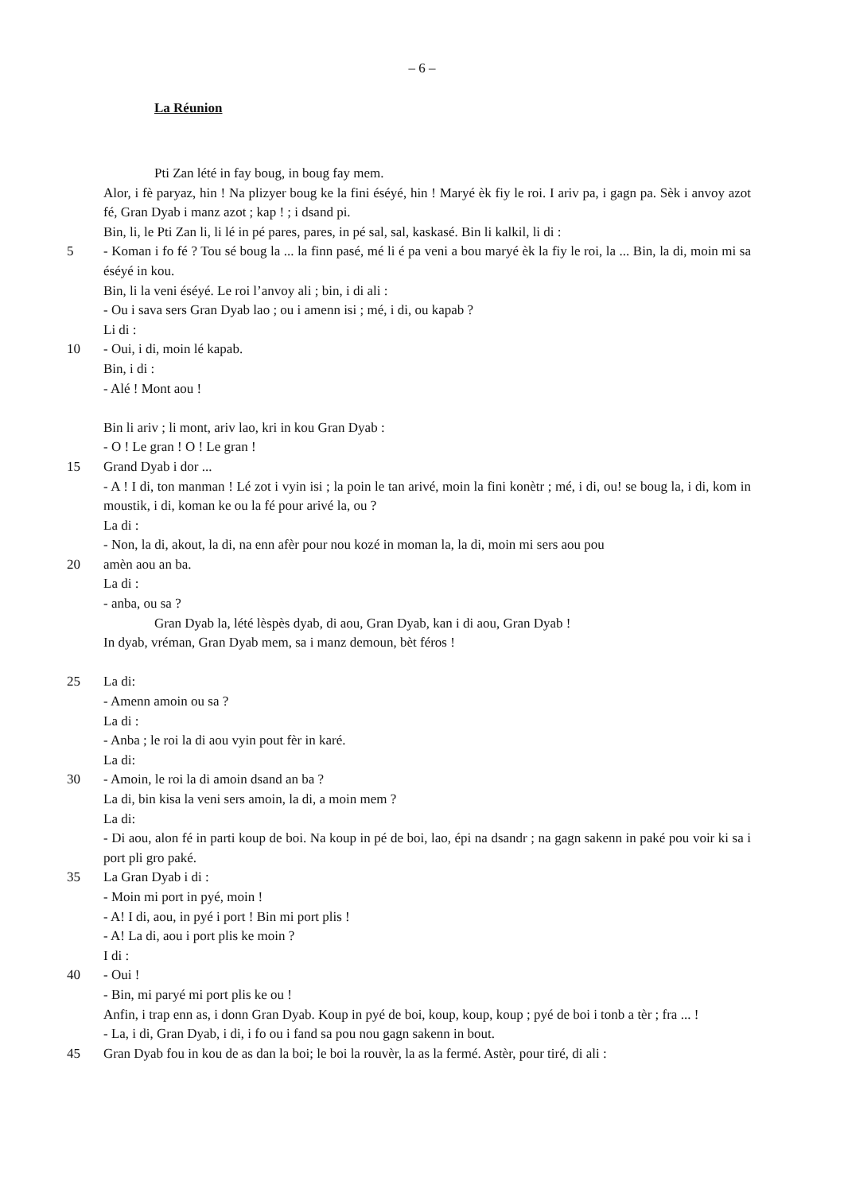– 6 –
La Réunion
Pti Zan lété in fay boug, in boug fay mem.
Alor, i fè paryaz, hin ! Na plizyer boug ke la fini éséyé, hin ! Maryé èk fiy le roi. I ariv pa, i gagn pa. Sèk i anvoy azot fé, Gran Dyab i manz azot ; kap ! ; i dsand pi.
Bin, li, le Pti Zan li, li lé in pé pares, pares, in pé sal, sal, kaskasé. Bin li kalkil, li di :
5 - Koman i fo fé ? Tou sé boug la ... la finn pasé, mé li é pa veni a bou maryé èk la fiy le roi, la ... Bin, la di, moin mi sa éséyé in kou.
Bin, li la veni éséyé. Le roi l’anvoy ali ; bin, i di ali :
- Ou i sava sers Gran Dyab lao ; ou i amenn isi ; mé, i di, ou kapab ?
Li di :
10 - Oui, i di, moin lé kapab.
Bin, i di :
- Alé ! Mont aou !
Bin li ariv ; li mont, ariv lao, kri in kou Gran Dyab :
- O ! Le gran ! O ! Le gran !
15 Grand Dyab i dor ...
- A ! I di, ton manman ! Lé zot i vyin isi ; la poin le tan arivé, moin la fini konètr ; mé, i di, ou! se boug la, i di, kom in moustik, i di, koman ke ou la fé pour arivé la, ou ?
La di :
- Non, la di, akout, la di, na enn afèr pour nou kozé in moman la, la di, moin mi sers aou pou
20 amèn aou an ba.
La di :
- anba, ou sa ?
Gran Dyab la, lété lèspès dyab, di aou, Gran Dyab, kan i di aou, Gran Dyab !
In dyab, vréman, Gran Dyab mem, sa i manz demoun, bèt féros !
25 La di:
- Amenn amoin ou sa ?
La di :
- Anba ; le roi la di aou vyin pout fèr in karé.
La di:
30 - Amoin, le roi la di amoin dsand an ba ?
La di, bin kisa la veni sers amoin, la di, a moin mem ?
La di:
- Di aou, alon fé in parti koup de boi. Na koup in pé de boi, lao, épi na dsandr ; na gagn sakenn in paké pou voir ki sa i port pli gro paké.
35 La Gran Dyab i di :
- Moin mi port in pyé, moin !
- A! I di, aou, in pyé i port ! Bin mi port plis !
- A! La di, aou i port plis ke moin ?
I di :
40 - Oui !
- Bin, mi paryé mi port plis ke ou !
Anfin, i trap enn as, i donn Gran Dyab. Koup in pyé de boi, koup, koup, koup ; pyé de boi i tonb a tèr ; fra ... !
- La, i di, Gran Dyab, i di, i fo ou i fand sa pou nou gagn sakenn in bout.
45 Gran Dyab fou in kou de as dan la boi; le boi la rouvèr, la as la fermé. Astèr, pour tiré, di ali :